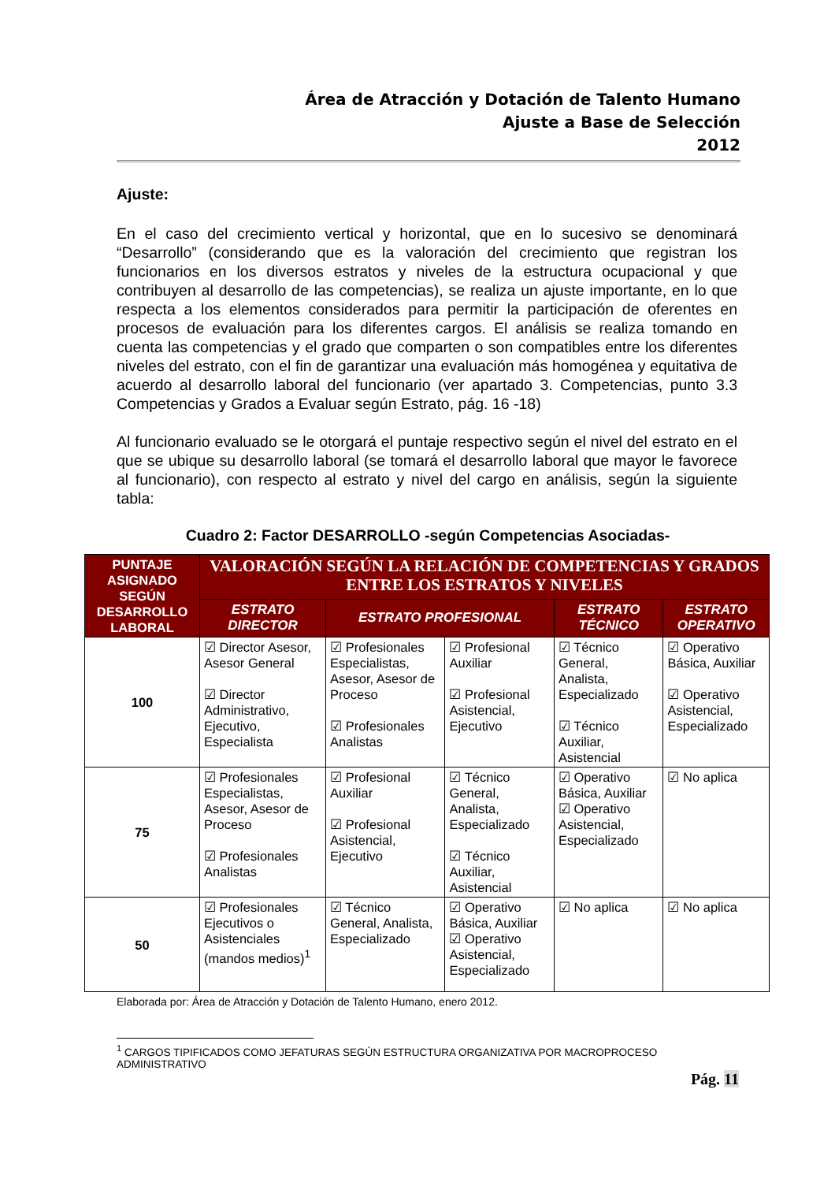Área de Atracción y Dotación de Talento Humano
Ajuste a Base de Selección
2012
Ajuste:
En el caso del crecimiento vertical y horizontal, que en lo sucesivo se denominará “Desarrollo” (considerando que es la valoración del crecimiento que registran los funcionarios en los diversos estratos y niveles de la estructura ocupacional y que contribuyen al desarrollo de las competencias), se realiza un ajuste importante, en lo que respecta a los elementos considerados para permitir la participación de oferentes en procesos de evaluación para los diferentes cargos. El análisis se realiza tomando en cuenta las competencias y el grado que comparten o son compatibles entre los diferentes niveles del estrato, con el fin de garantizar una evaluación más homogénea y equitativa de acuerdo al desarrollo laboral del funcionario (ver apartado 3. Competencias, punto 3.3 Competencias y Grados a Evaluar según Estrato, pág. 16 -18)
Al funcionario evaluado se le otorgará el puntaje respectivo según el nivel del estrato en el que se ubique su desarrollo laboral (se tomará el desarrollo laboral que mayor le favorece al funcionario), con respecto al estrato y nivel del cargo en análisis, según la siguiente tabla:
Cuadro 2: Factor DESARROLLO -según Competencias Asociadas-
| PUNTAJE ASIGNADO SEGÚN DESARROLLO LABORAL | VALORACIÓN SEGÚN LA RELACIÓN DE COMPETENCIAS Y GRADOS ENTRE LOS ESTRATOS Y NIVELES | | | | |
| --- | --- | --- | --- | --- | --- |
| | ESTRATO DIRECTOR | ESTRATO PROFESIONAL | | ESTRATO TÉCNICO | ESTRATO OPERATIVO |
| 100 | ☑ Director Asesor, Asesor General ☑ Director Administrativo, Ejecutivo, Especialista | ☑ Profesionales Especialistas, Asesor, Asesor de Proceso ☑ Profesionales Analistas | ☑ Profesional Auxiliar ☑ Profesional Asistencial, Ejecutivo | ☑ Técnico General, Analista, Especializado ☑ Técnico Auxiliar, Asistencial | ☑ Operativo Básica, Auxiliar ☑ Operativo Asistencial, Especializado |
| 75 | ☑ Profesionales Especialistas, Asesor, Asesor de Proceso ☑ Profesionales Analistas | ☑ Profesional Auxiliar ☑ Profesional Asistencial, Ejecutivo | ☑ Técnico General, Analista, Especializado ☑ Técnico Auxiliar, Asistencial | ☑ Operativo Básica, Auxiliar ☑ Operativo Asistencial, Especializado | ☑ No aplica |
| 50 | ☑ Profesionales Ejecutivos o Asistenciales (mandos medios)<sup>1</sup> | ☑ Técnico General, Analista, Especializado | ☑ Operativo Básica, Auxiliar ☑ Operativo Asistencial, Especializado | ☑ No aplica | ☑ No aplica |
Elaborada por: Área de Atracción y Dotación de Talento Humano, enero 2012.
<sup>1</sup> CARGOS TIPIFICADOS COMO JEFATURAS SEGÚN ESTRUCTURA ORGANIZATIVA POR MACROPROCESO ADMINISTRATIVO
Pág. 11